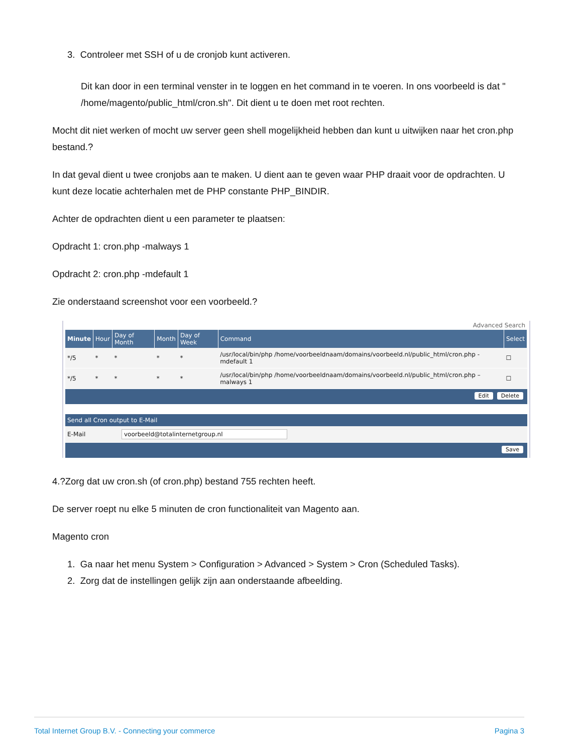3. Controleer met SSH of u de cronjob kunt activeren.
Dit kan door in een terminal venster in te loggen en het command in te voeren. In ons voorbeeld is dat " /home/magento/public_html/cron.sh". Dit dient u te doen met root rechten.
Mocht dit niet werken of mocht uw server geen shell mogelijkheid hebben dan kunt u uitwijken naar het cron.php bestand.?
In dat geval dient u twee cronjobs aan te maken. U dient aan te geven waar PHP draait voor de opdrachten. U kunt deze locatie achterhalen met de PHP constante PHP_BINDIR.
Achter de opdrachten dient u een parameter te plaatsen:
Opdracht 1: cron.php -malways 1
Opdracht 2: cron.php -mdefault 1
Zie onderstaand screenshot voor een voorbeeld.?
Advanced Search
| Minute | Hour | Day of Month | Month | Day of Week | Command | Select |
| --- | --- | --- | --- | --- | --- | --- |
| */5 | * | * | * | * | /usr/local/bin/php /home/voorbeeldnaam/domains/voorbeeld.nl/public_html/cron.php -mdefault 1 | ☐ |
| */5 | * | * | * | * | /usr/local/bin/php /home/voorbeeldnaam/domains/voorbeeld.nl/public_html/cron.php –malways 1 | ☐ |
Edit Delete
Send all Cron output to E-Mail
| E-Mail | voorbeeld@totalinternetgroup.nl |
Save
4.?Zorg dat uw cron.sh (of cron.php) bestand 755 rechten heeft.
De server roept nu elke 5 minuten de cron functionaliteit van Magento aan.
Magento cron
1. Ga naar het menu System > Configuration > Advanced > System > Cron (Scheduled Tasks).
2. Zorg dat de instellingen gelijk zijn aan onderstaande afbeelding.
Total Internet Group B.V. - Connecting your commerce Pagina 3